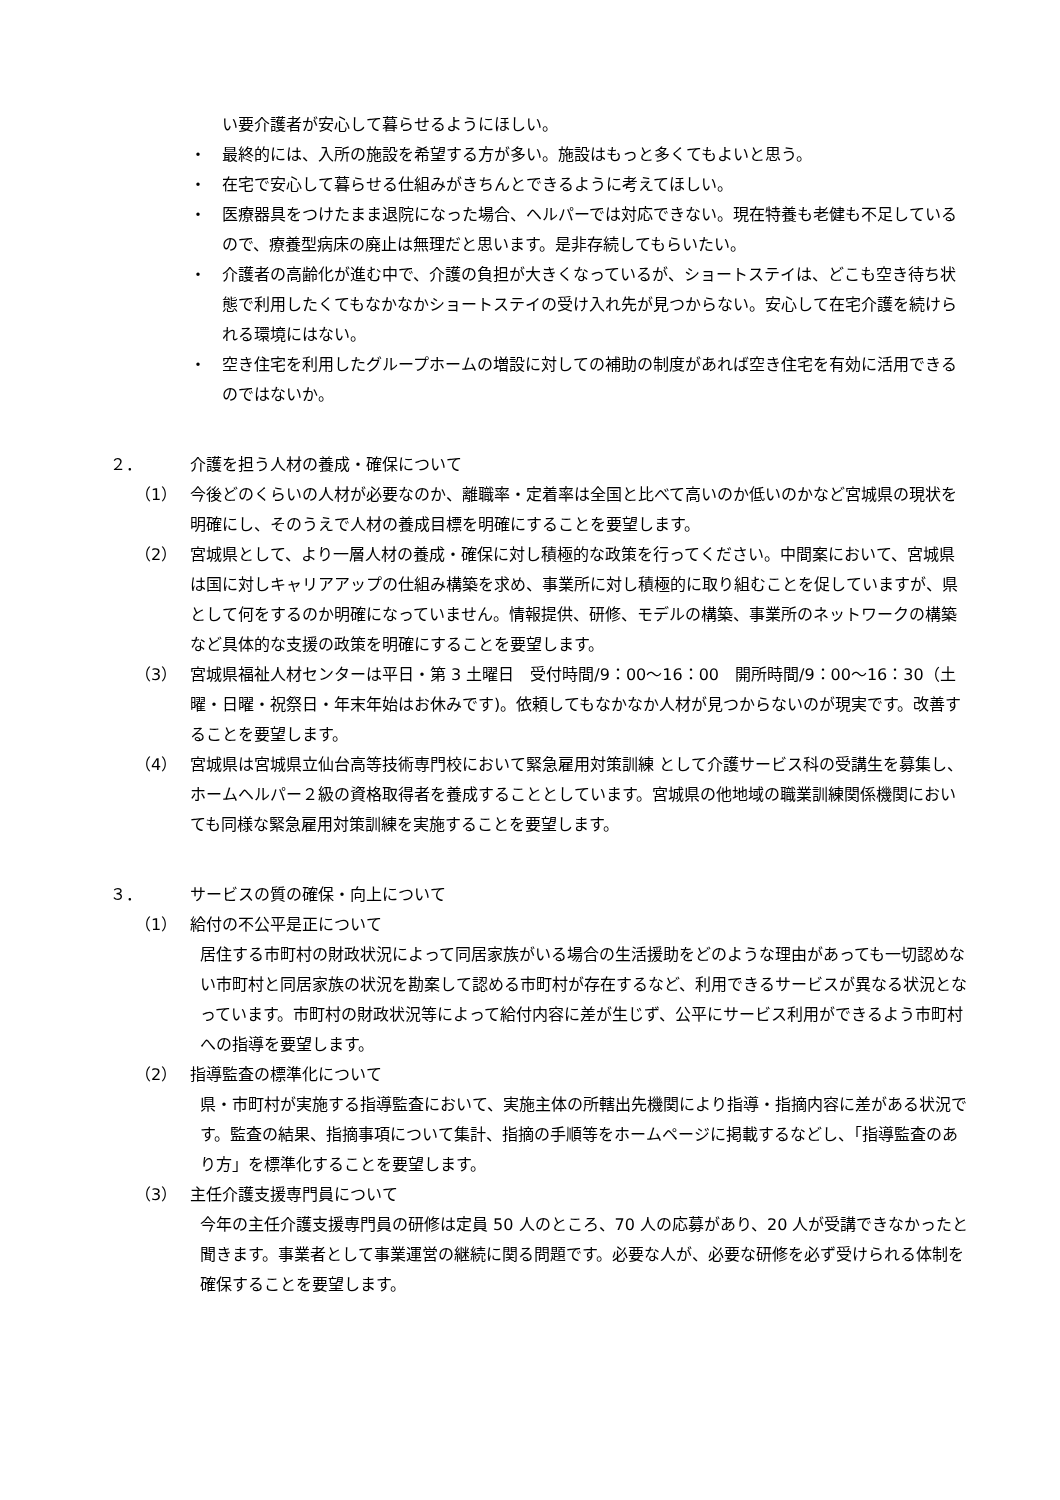い要介護者が安心して暮らせるようにほしい。
・ 最終的には、入所の施設を希望する方が多い。施設はもっと多くてもよいと思う。
・ 在宅で安心して暮らせる仕組みがきちんとできるように考えてほしい。
・ 医療器具をつけたまま退院になった場合、ヘルパーでは対応できない。現在特養も老健も不足しているので、療養型病床の廃止は無理だと思います。是非存続してもらいたい。
・ 介護者の高齢化が進む中で、介護の負担が大きくなっているが、ショートステイは、どこも空き待ち状態で利用したくてもなかなかショートステイの受け入れ先が見つからない。安心して在宅介護を続けられる環境にはない。
・ 空き住宅を利用したグループホームの増設に対しての補助の制度があれば空き住宅を有効に活用できるのではないか。
２． 介護を担う人材の養成・確保について
（1） 今後どのくらいの人材が必要なのか、離職率・定着率は全国と比べて高いのか低いのかなど宮城県の現状を明確にし、そのうえで人材の養成目標を明確にすることを要望します。
（2） 宮城県として、より一層人材の養成・確保に対し積極的な政策を行ってください。中間案において、宮城県は国に対しキャリアアップの仕組み構築を求め、事業所に対し積極的に取り組むことを促していますが、県として何をするのか明確になっていません。情報提供、研修、モデルの構築、事業所のネットワークの構築など具体的な支援の政策を明確にすることを要望します。
（3） 宮城県福祉人材センターは平日・第 3 土曜日　受付時間/9：00～16：00　開所時間/9：00～16：30（土曜・日曜・祝祭日・年末年始はお休みです)。依頼してもなかなか人材が見つからないのが現実です。改善することを要望します。
（4） 宮城県は宮城県立仙台高等技術専門校において緊急雇用対策訓練 として介護サービス科の受講生を募集し、ホームヘルパー２級の資格取得者を養成することとしています。宮城県の他地域の職業訓練関係機関においても同様な緊急雇用対策訓練を実施することを要望します。
３． サービスの質の確保・向上について
（1） 給付の不公平是正について
居住する市町村の財政状況によって同居家族がいる場合の生活援助をどのような理由があっても一切認めない市町村と同居家族の状況を勘案して認める市町村が存在するなど、利用できるサービスが異なる状況となっています。市町村の財政状況等によって給付内容に差が生じず、公平にサービス利用ができるよう市町村への指導を要望します。
（2） 指導監査の標準化について
県・市町村が実施する指導監査において、実施主体の所轄出先機関により指導・指摘内容に差がある状況です。監査の結果、指摘事項について集計、指摘の手順等をホームページに掲載するなどし、「指導監査のあり方」を標準化することを要望します。
（3） 主任介護支援専門員について
今年の主任介護支援専門員の研修は定員 50 人のところ、70 人の応募があり、20 人が受講できなかったと聞きます。事業者として事業運営の継続に関る問題です。必要な人が、必要な研修を必ず受けられる体制を確保することを要望します。